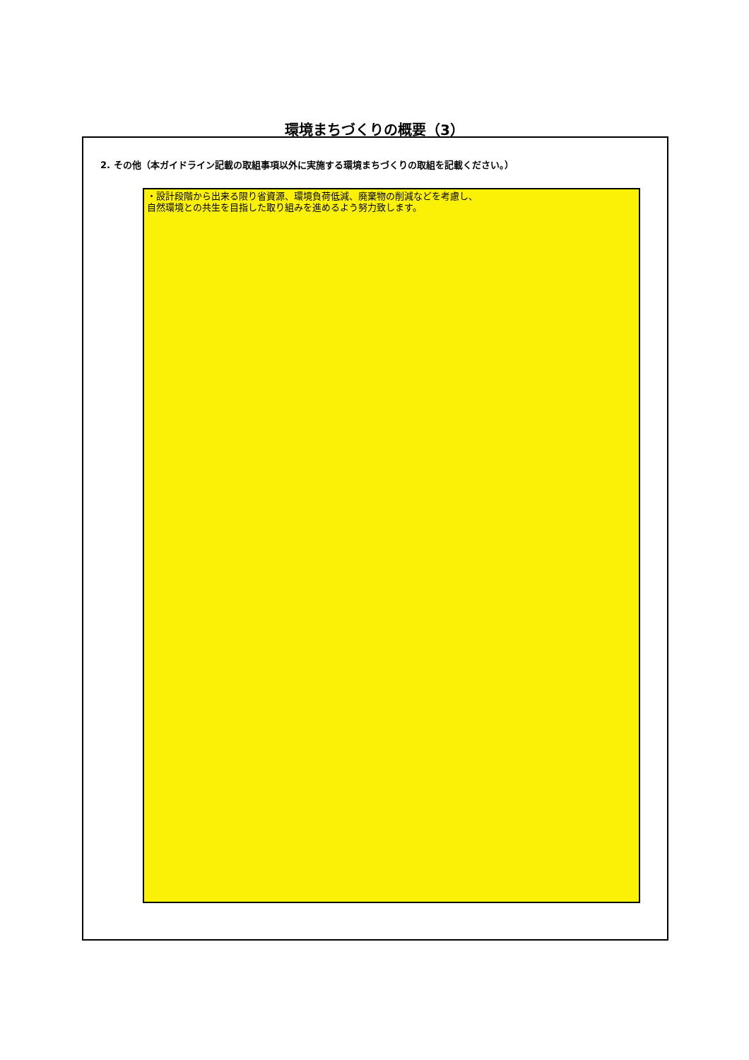環境まちづくりの概要（3）
2. その他（本ガイドライン記載の取組事項以外に実施する環境まちづくりの取組を記載ください。）
・設計段階から出来る限り省資源、環境負荷低減、廃棄物の削減などを考慮し、
自然環境との共生を目指した取り組みを進めるよう努力致します。